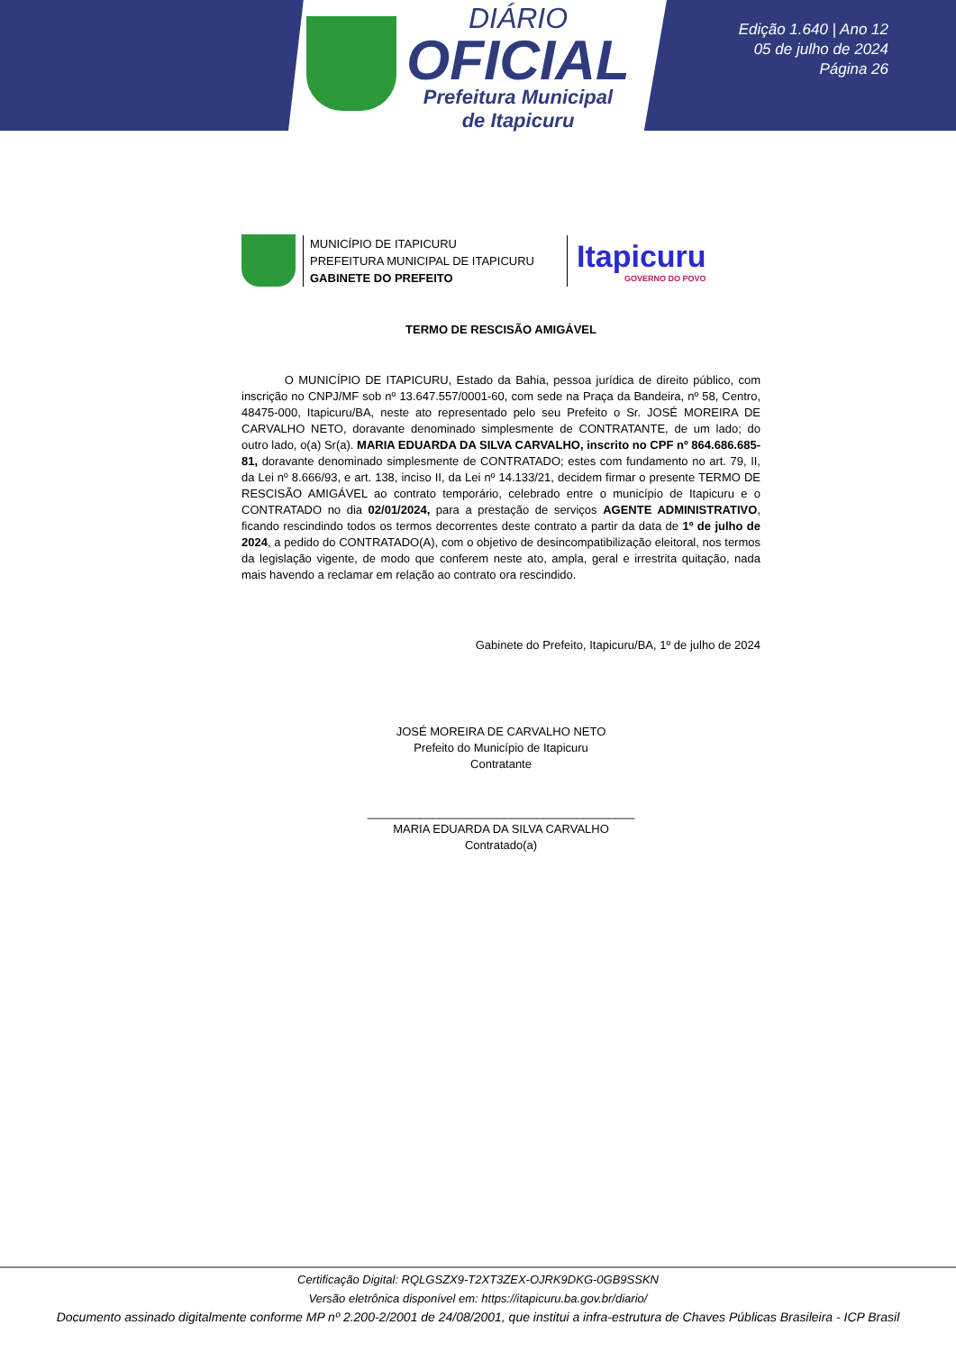DIÁRIO
OFICIAL
Prefeitura Municipal
de Itapicuru
Edição 1.640 | Ano 12
05 de julho de 2024
Página 26
MUNICÍPIO DE ITAPICURU
PREFEITURA MUNICIPAL DE ITAPICURU
GABINETE DO PREFEITO
Itapicuru
GOVERNO DO POVO
TERMO DE RESCISÃO AMIGÁVEL
O MUNICÍPIO DE ITAPICURU, Estado da Bahia, pessoa jurídica de direito público, com inscrição no CNPJ/MF sob nº 13.647.557/0001-60, com sede na Praça da Bandeira, nº 58, Centro, 48475-000, Itapicuru/BA, neste ato representado pelo seu Prefeito o Sr. JOSÉ MOREIRA DE CARVALHO NETO, doravante denominado simplesmente de CONTRATANTE, de um lado; do outro lado, o(a) Sr(a). MARIA EDUARDA DA SILVA CARVALHO, inscrito no CPF nº 864.686.685-81, doravante denominado simplesmente de CONTRATADO; estes com fundamento no art. 79, II, da Lei nº 8.666/93, e art. 138, inciso II, da Lei nº 14.133/21, decidem firmar o presente TERMO DE RESCISÃO AMIGÁVEL ao contrato temporário, celebrado entre o município de Itapicuru e o CONTRATADO no dia 02/01/2024, para a prestação de serviços AGENTE ADMINISTRATIVO, ficando rescindindo todos os termos decorrentes deste contrato a partir da data de 1º de julho de 2024, a pedido do CONTRATADO(A), com o objetivo de desincompatibilização eleitoral, nos termos da legislação vigente, de modo que conferem neste ato, ampla, geral e irrestrita quitação, nada mais havendo a reclamar em relação ao contrato ora rescindido.
Gabinete do Prefeito, Itapicuru/BA, 1º de julho de 2024
JOSÉ MOREIRA DE CARVALHO NETO
Prefeito do Município de Itapicuru
Contratante
_________________________________________
MARIA EDUARDA DA SILVA CARVALHO
Contratado(a)
Certificação Digital: RQLGSZX9-T2XT3ZEX-OJRK9DKG-0GB9SSKN
Versão eletrônica disponível em: https://itapicuru.ba.gov.br/diario/
Documento assinado digitalmente conforme MP nº 2.200-2/2001 de 24/08/2001, que institui a infra-estrutura de Chaves Públicas Brasileira - ICP Brasil